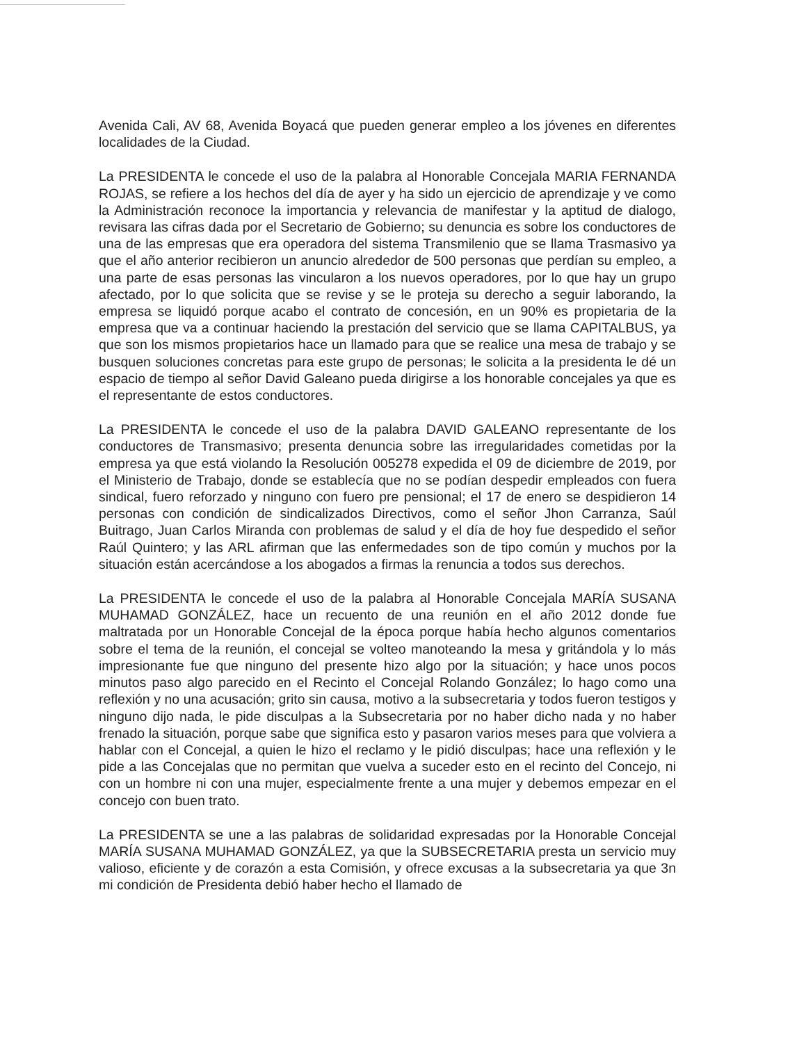Avenida Cali, AV 68, Avenida Boyacá que pueden generar empleo a los jóvenes en diferentes localidades de la Ciudad.
La PRESIDENTA le concede el uso de la palabra al Honorable Concejala MARIA FERNANDA ROJAS, se refiere a los hechos del día de ayer y ha sido un ejercicio de aprendizaje y ve como la Administración reconoce la importancia y relevancia de manifestar y la aptitud de dialogo, revisara las cifras dada por el Secretario de Gobierno; su denuncia es sobre los conductores de una de las empresas que era operadora del sistema Transmilenio que se llama Trasmasivo ya que el año anterior recibieron un anuncio alrededor de 500 personas que perdían su empleo, a una parte de esas personas las vincularon a los nuevos operadores, por lo que hay un grupo afectado, por lo que solicita que se revise y se le proteja su derecho a seguir laborando, la empresa se liquidó porque acabo el contrato de concesión, en un 90% es propietaria de la empresa que va a continuar haciendo la prestación del servicio que se llama CAPITALBUS, ya que son los mismos propietarios hace un llamado para que se realice una mesa de trabajo y se busquen soluciones concretas para este grupo de personas; le solicita a la presidenta le dé un espacio de tiempo al señor David Galeano pueda dirigirse a los honorable concejales ya que es el representante de estos conductores.
La PRESIDENTA le concede el uso de la palabra DAVID GALEANO representante de los conductores de Transmasivo; presenta denuncia sobre las irregularidades cometidas por la empresa ya que está violando la Resolución 005278 expedida el 09 de diciembre de 2019, por el Ministerio de Trabajo, donde se establecía que no se podían despedir empleados con fuera sindical, fuero reforzado y ninguno con fuero pre pensional; el 17 de enero se despidieron 14 personas con condición de sindicalizados Directivos, como el señor Jhon Carranza, Saúl Buitrago, Juan Carlos Miranda con problemas de salud y el día de hoy fue despedido el señor Raúl Quintero; y las ARL afirman que las enfermedades son de tipo común y muchos por la situación están acercándose a los abogados a firmas la renuncia a todos sus derechos.
La PRESIDENTA le concede el uso de la palabra al Honorable Concejala MARÍA SUSANA MUHAMAD GONZÁLEZ, hace un recuento de una reunión en el año 2012 donde fue maltratada por un Honorable Concejal de la época porque había hecho algunos comentarios sobre el tema de la reunión, el concejal se volteo manoteando la mesa y gritándola y lo más impresionante fue que ninguno del presente hizo algo por la situación; y hace unos pocos minutos paso algo parecido en el Recinto el Concejal Rolando González; lo hago como una reflexión y no una acusación; grito sin causa, motivo a la subsecretaria y todos fueron testigos y ninguno dijo nada, le pide disculpas a la Subsecretaria por no haber dicho nada y no haber frenado la situación, porque sabe que significa esto y pasaron varios meses para que volviera a hablar con el Concejal, a quien le hizo el reclamo y le pidió disculpas; hace una reflexión y le pide a las Concejalas que no permitan que vuelva a suceder esto en el recinto del Concejo, ni con un hombre ni con una mujer, especialmente frente a una mujer y debemos empezar en el concejo con buen trato.
La PRESIDENTA se une a las palabras de solidaridad expresadas por la Honorable Concejal MARÍA SUSANA MUHAMAD GONZÁLEZ, ya que la SUBSECRETARIA presta un servicio muy valioso, eficiente y de corazón a esta Comisión, y ofrece excusas a la subsecretaria ya que 3n mi condición de Presidenta debió haber hecho el llamado de